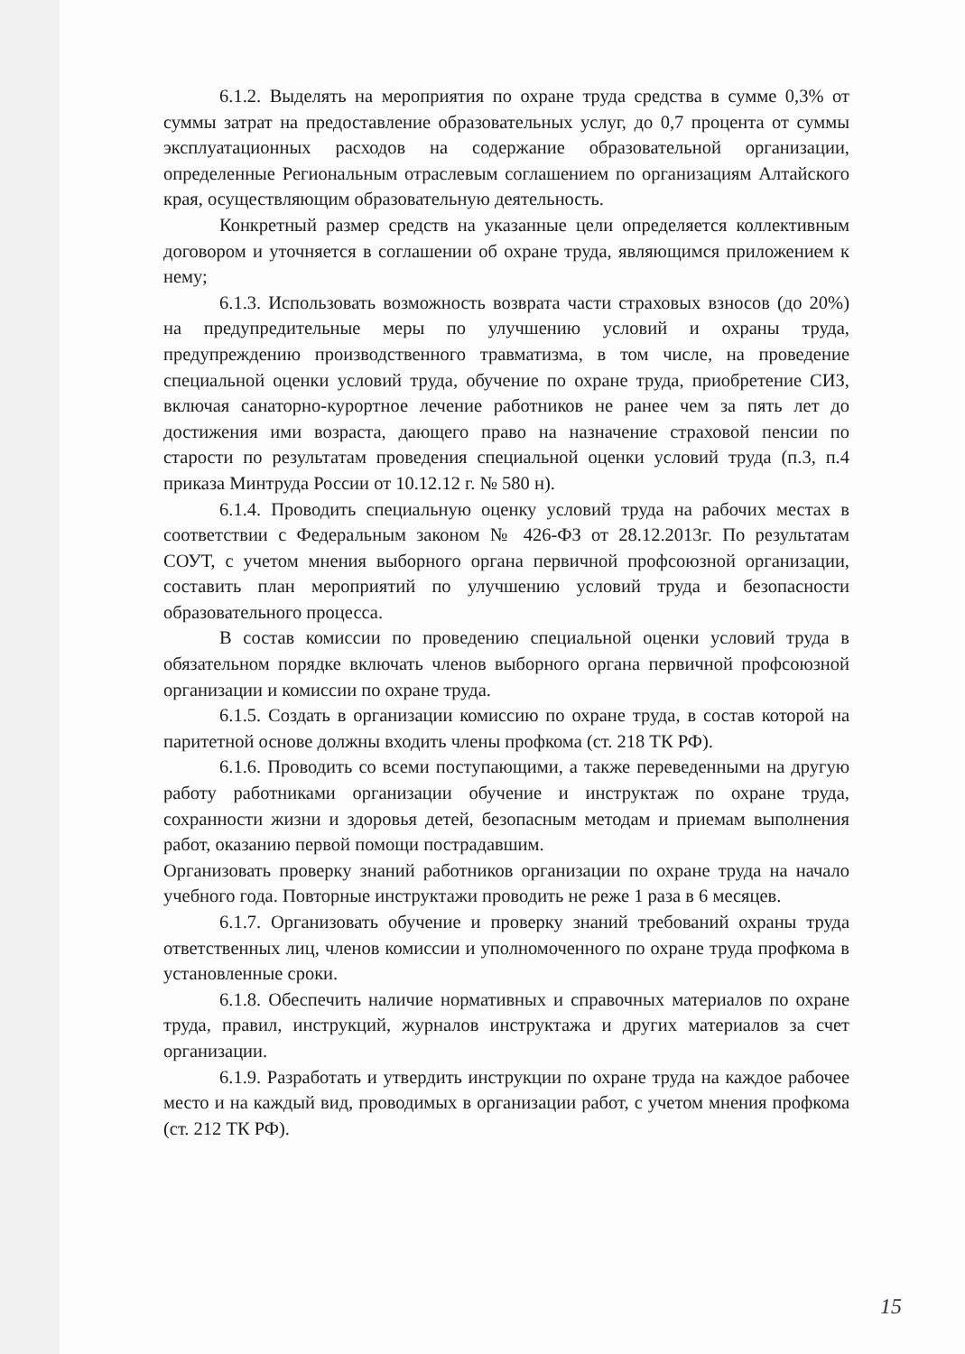6.1.2. Выделять на мероприятия по охране труда средства в сумме 0,3% от суммы затрат на предоставление образовательных услуг, до 0,7 процента от суммы эксплуатационных расходов на содержание образовательной организации, определенные Региональным отраслевым соглашением по организациям Алтайского края, осуществляющим образовательную деятельность.
Конкретный размер средств на указанные цели определяется коллективным договором и уточняется в соглашении об охране труда, являющимся приложением к нему;
6.1.3. Использовать возможность возврата части страховых взносов (до 20%) на предупредительные меры по улучшению условий и охраны труда, предупреждению производственного травматизма, в том числе, на проведение специальной оценки условий труда, обучение по охране труда, приобретение СИЗ, включая санаторно-курортное лечение работников не ранее чем за пять лет до достижения ими возраста, дающего право на назначение страховой пенсии по старости по результатам проведения специальной оценки условий труда (п.3, п.4 приказа Минтруда России от 10.12.12 г. № 580 н).
6.1.4. Проводить специальную оценку условий труда на рабочих местах в соответствии с Федеральным законом № 426-ФЗ от 28.12.2013г. По результатам СОУТ, с учетом мнения выборного органа первичной профсоюзной организации, составить план мероприятий по улучшению условий труда и безопасности образовательного процесса.
В состав комиссии по проведению специальной оценки условий труда в обязательном порядке включать членов выборного органа первичной профсоюзной организации и комиссии по охране труда.
6.1.5. Создать в организации комиссию по охране труда, в состав которой на паритетной основе должны входить члены профкома (ст. 218 ТК РФ).
6.1.6. Проводить со всеми поступающими, а также переведенными на другую работу работниками организации обучение и инструктаж по охране труда, сохранности жизни и здоровья детей, безопасным методам и приемам выполнения работ, оказанию первой помощи пострадавшим.
Организовать проверку знаний работников организации по охране труда на начало учебного года. Повторные инструктажи проводить не реже 1 раза в 6 месяцев.
6.1.7. Организовать обучение и проверку знаний требований охраны труда ответственных лиц, членов комиссии и уполномоченного по охране труда профкома в установленные сроки.
6.1.8. Обеспечить наличие нормативных и справочных материалов по охране труда, правил, инструкций, журналов инструктажа и других материалов за счет организации.
6.1.9. Разработать и утвердить инструкции по охране труда на каждое рабочее место и на каждый вид, проводимых в организации работ, с учетом мнения профкома (ст. 212 ТК РФ).
15